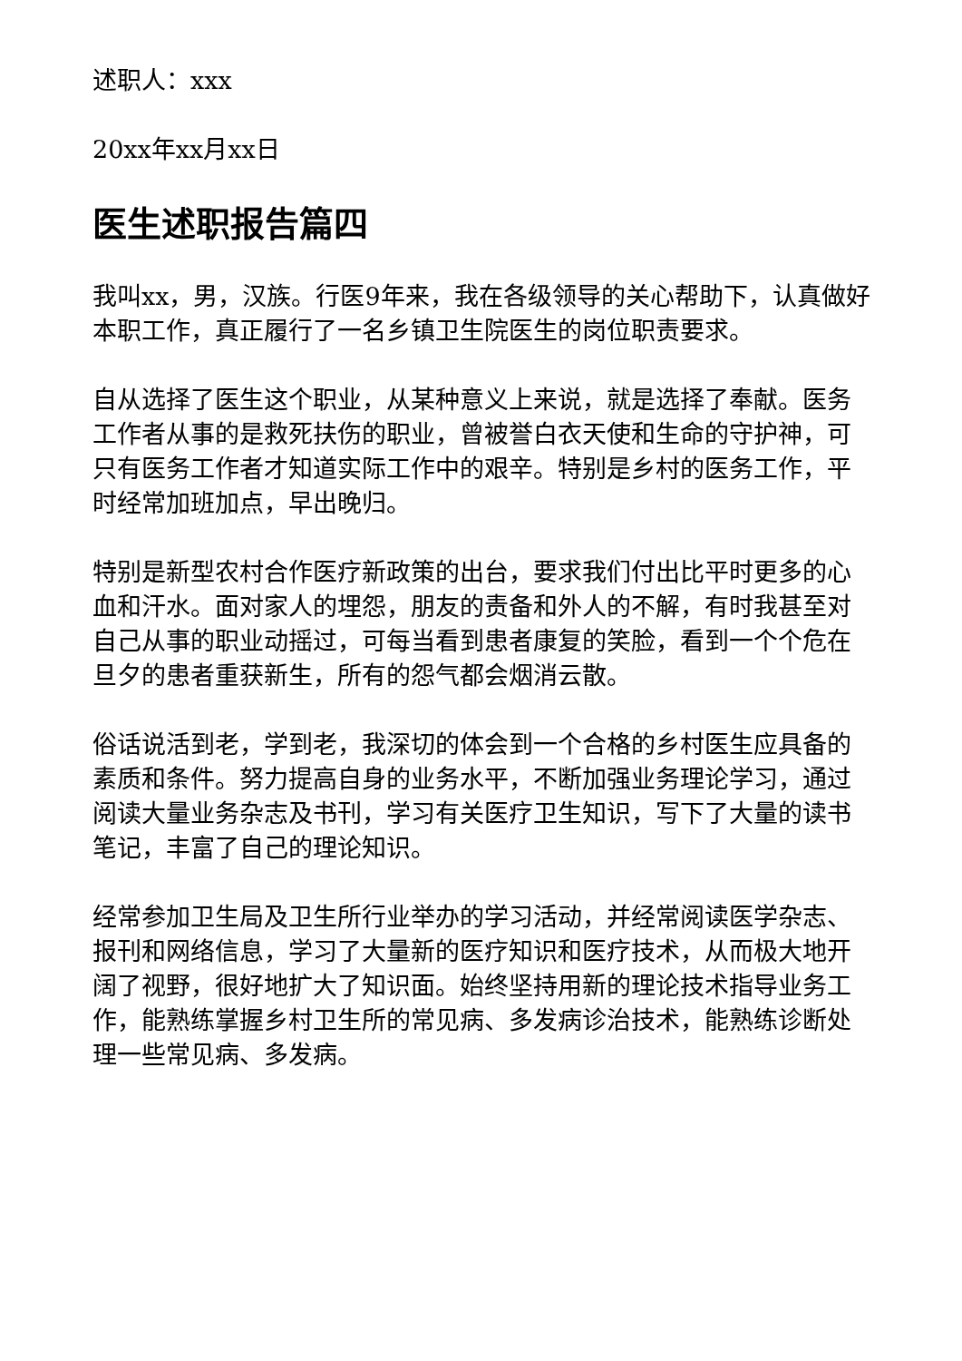述职人：xxx
20xx年xx月xx日
医生述职报告篇四
我叫xx，男，汉族。行医9年来，我在各级领导的关心帮助下，认真做好本职工作，真正履行了一名乡镇卫生院医生的岗位职责要求。
自从选择了医生这个职业，从某种意义上来说，就是选择了奉献。医务工作者从事的是救死扶伤的职业，曾被誉白衣天使和生命的守护神，可只有医务工作者才知道实际工作中的艰辛。特别是乡村的医务工作，平时经常加班加点，早出晚归。
特别是新型农村合作医疗新政策的出台，要求我们付出比平时更多的心血和汗水。面对家人的埋怨，朋友的责备和外人的不解，有时我甚至对自己从事的职业动摇过，可每当看到患者康复的笑脸，看到一个个危在旦夕的患者重获新生，所有的怨气都会烟消云散。
俗话说活到老，学到老，我深切的体会到一个合格的乡村医生应具备的素质和条件。努力提高自身的业务水平，不断加强业务理论学习，通过阅读大量业务杂志及书刊，学习有关医疗卫生知识，写下了大量的读书笔记，丰富了自己的理论知识。
经常参加卫生局及卫生所行业举办的学习活动，并经常阅读医学杂志、报刊和网络信息，学习了大量新的医疗知识和医疗技术，从而极大地开阔了视野，很好地扩大了知识面。始终坚持用新的理论技术指导业务工作，能熟练掌握乡村卫生所的常见病、多发病诊治技术，能熟练诊断处理一些常见病、多发病。